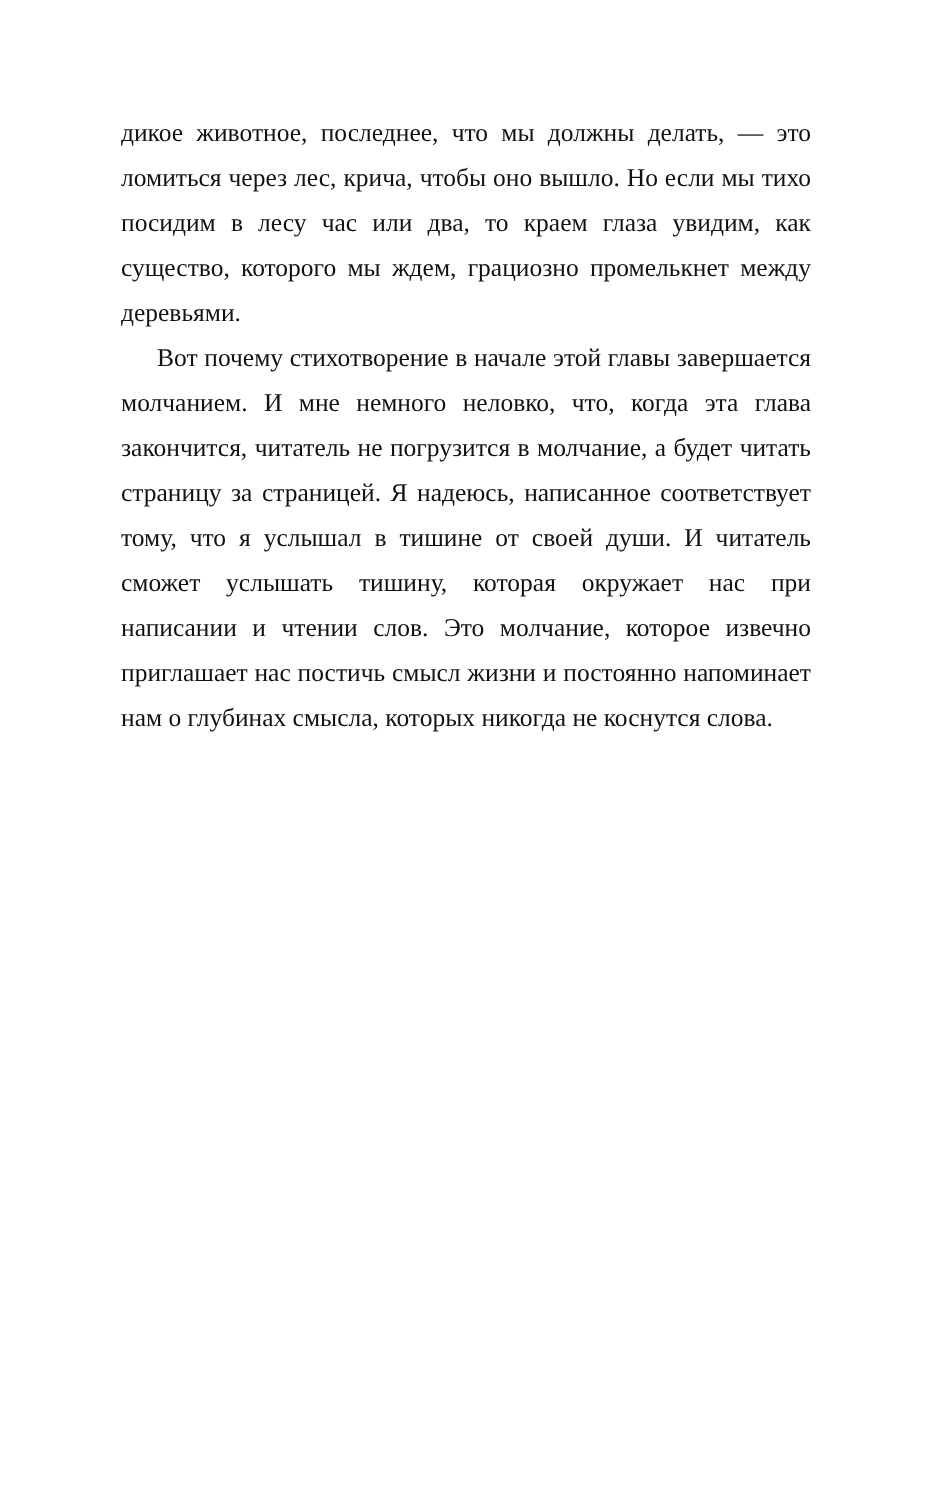дикое животное, последнее, что мы должны делать, — это ломиться через лес, крича, чтобы оно вышло. Но если мы тихо посидим в лесу час или два, то краем глаза увидим, как существо, которого мы ждем, грациозно промелькнет между деревьями.
Вот почему стихотворение в начале этой главы завершается молчанием. И мне немного неловко, что, когда эта глава закончится, читатель не погрузится в молчание, а будет читать страницу за страницей. Я надеюсь, написанное соответствует тому, что я услышал в тишине от своей души. И читатель сможет услышать тишину, которая окружает нас при написании и чтении слов. Это молчание, которое извечно приглашает нас постичь смысл жизни и постоянно напоминает нам о глубинах смысла, которых никогда не коснутся слова.